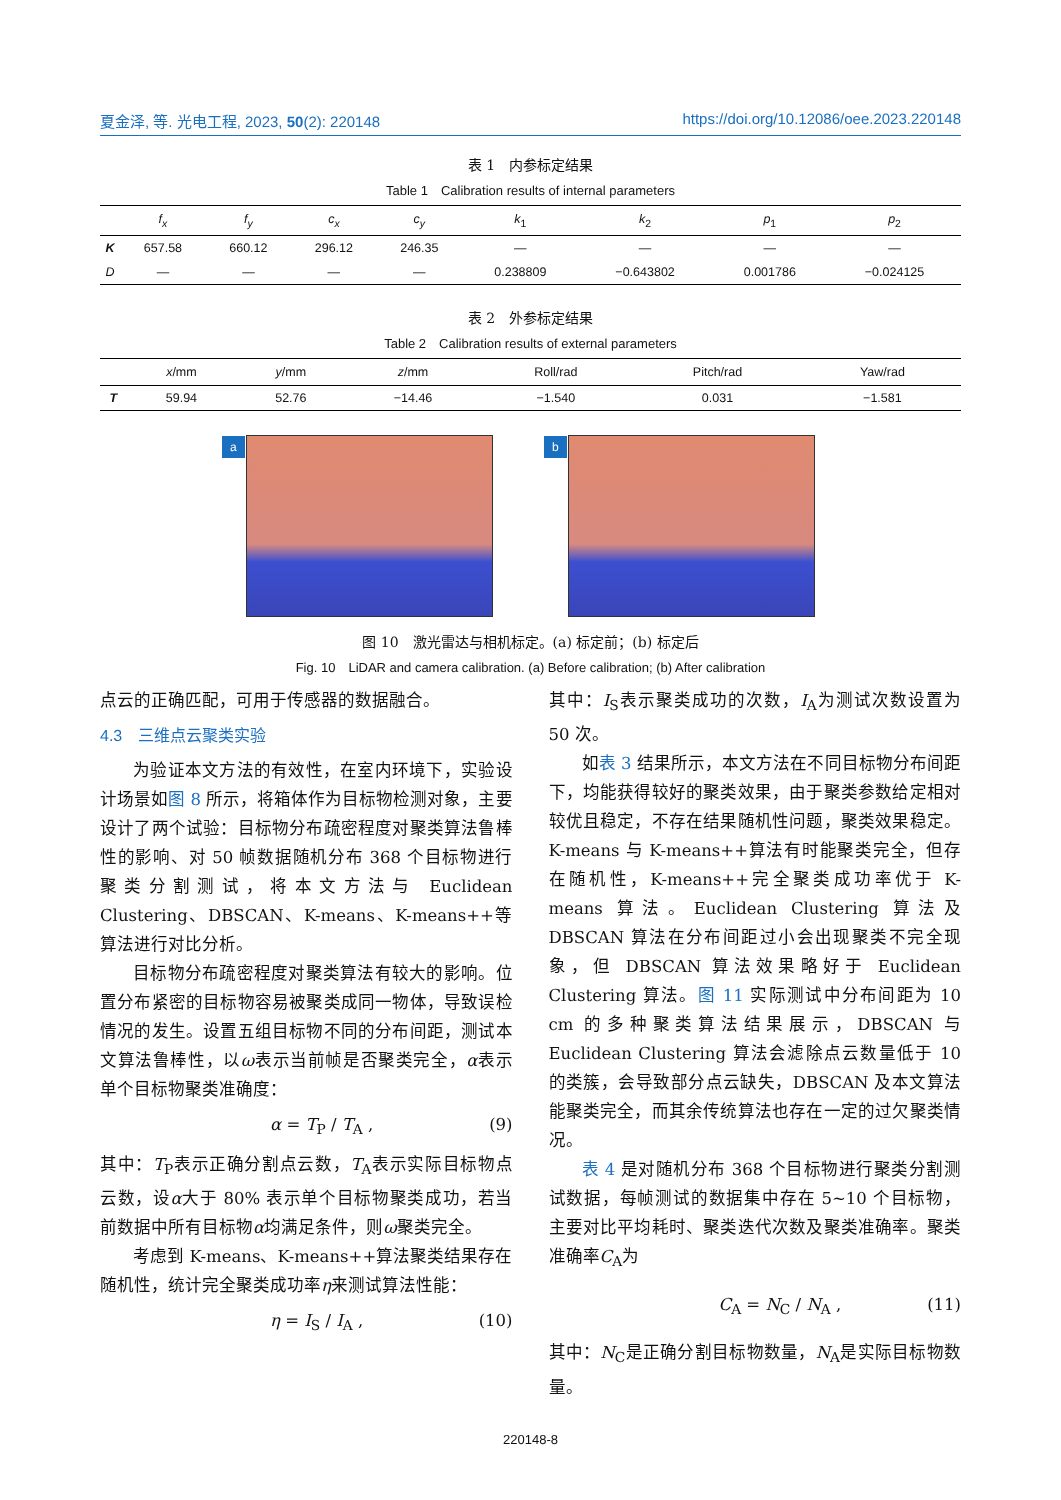夏金泽, 等. 光电工程, 2023, 50(2): 220148 https://doi.org/10.12086/oee.2023.220148
表 1　内参标定结果
Table 1　Calibration results of internal parameters
| | f<sub>x</sub> | f<sub>y</sub> | c<sub>x</sub> | c<sub>y</sub> | k<sub>1</sub> | k<sub>2</sub> | p<sub>1</sub> | p<sub>2</sub> |
| --- | --- | --- | --- | --- | --- | --- | --- | --- |
| K | 657.58 | 660.12 | 296.12 | 246.35 | — | — | — | — |
| D | — | — | — | — | 0.238809 | −0.643802 | 0.001786 | −0.024125 |
表 2　外参标定结果
Table 2　Calibration results of external parameters
| | x /mm | y /mm | z /mm | Roll/rad | Pitch/rad | Yaw/rad |
| --- | --- | --- | --- | --- | --- | --- |
| T | 59.94 | 52.76 | −14.46 | −1.540 | 0.031 | −1.581 |
a
b
图 10　激光雷达与相机标定。(a) 标定前；(b) 标定后
Fig. 10　LiDAR and camera calibration. (a) Before calibration; (b) After calibration
点云的正确匹配，可用于传感器的数据融合。
4.3　三维点云聚类实验
为验证本文方法的有效性，在室内环境下，实验设计场景如图 8 所示，将箱体作为目标物检测对象，主要设计了两个试验：目标物分布疏密程度对聚类算法鲁棒性的影响、对 50 帧数据随机分布 368 个目标物进行聚类分割测试，将本文方法与 Euclidean Clustering、DBSCAN、K-means、K-means++等算法进行对比分析。
目标物分布疏密程度对聚类算法有较大的影响。位置分布紧密的目标物容易被聚类成同一物体，导致误检情况的发生。设置五组目标物不同的分布间距，测试本文算法鲁棒性，以ω表示当前帧是否聚类完全，α表示单个目标物聚类准确度：
α = T<sub>P</sub> / T<sub>A</sub> , (9)
其中：T<sub>P</sub>表示正确分割点云数，T<sub>A</sub>表示实际目标物点云数，设α大于 80% 表示单个目标物聚类成功，若当前数据中所有目标物α均满足条件，则ω聚类完全。
考虑到 K-means、K-means++算法聚类结果存在随机性，统计完全聚类成功率η来测试算法性能：
η = I<sub>S</sub> / I<sub>A</sub> , (10)
其中：I<sub>S</sub>表示聚类成功的次数，I<sub>A</sub>为测试次数设置为 50 次。
如表 3 结果所示，本文方法在不同目标物分布间距下，均能获得较好的聚类效果，由于聚类参数给定相对较优且稳定，不存在结果随机性问题，聚类效果稳定。K-means 与 K-means++算法有时能聚类完全，但存在随机性，K-means++完全聚类成功率优于 K-means 算法。Euclidean Clustering 算法及 DBSCAN 算法在分布间距过小会出现聚类不完全现象，但 DBSCAN 算法效果略好于 Euclidean Clustering 算法。图 11 实际测试中分布间距为 10 cm 的多种聚类算法结果展示，DBSCAN 与 Euclidean Clustering 算法会滤除点云数量低于 10 的类簇，会导致部分点云缺失，DBSCAN 及本文算法能聚类完全，而其余传统算法也存在一定的过欠聚类情况。
表 4 是对随机分布 368 个目标物进行聚类分割测试数据，每帧测试的数据集中存在 5~10 个目标物，主要对比平均耗时、聚类迭代次数及聚类准确率。聚类准确率C<sub>A</sub>为
C<sub>A</sub> = N<sub>C</sub> / N<sub>A</sub> , (11)
其中：N<sub>C</sub>是正确分割目标物数量，N<sub>A</sub>是实际目标物数量。
220148-8